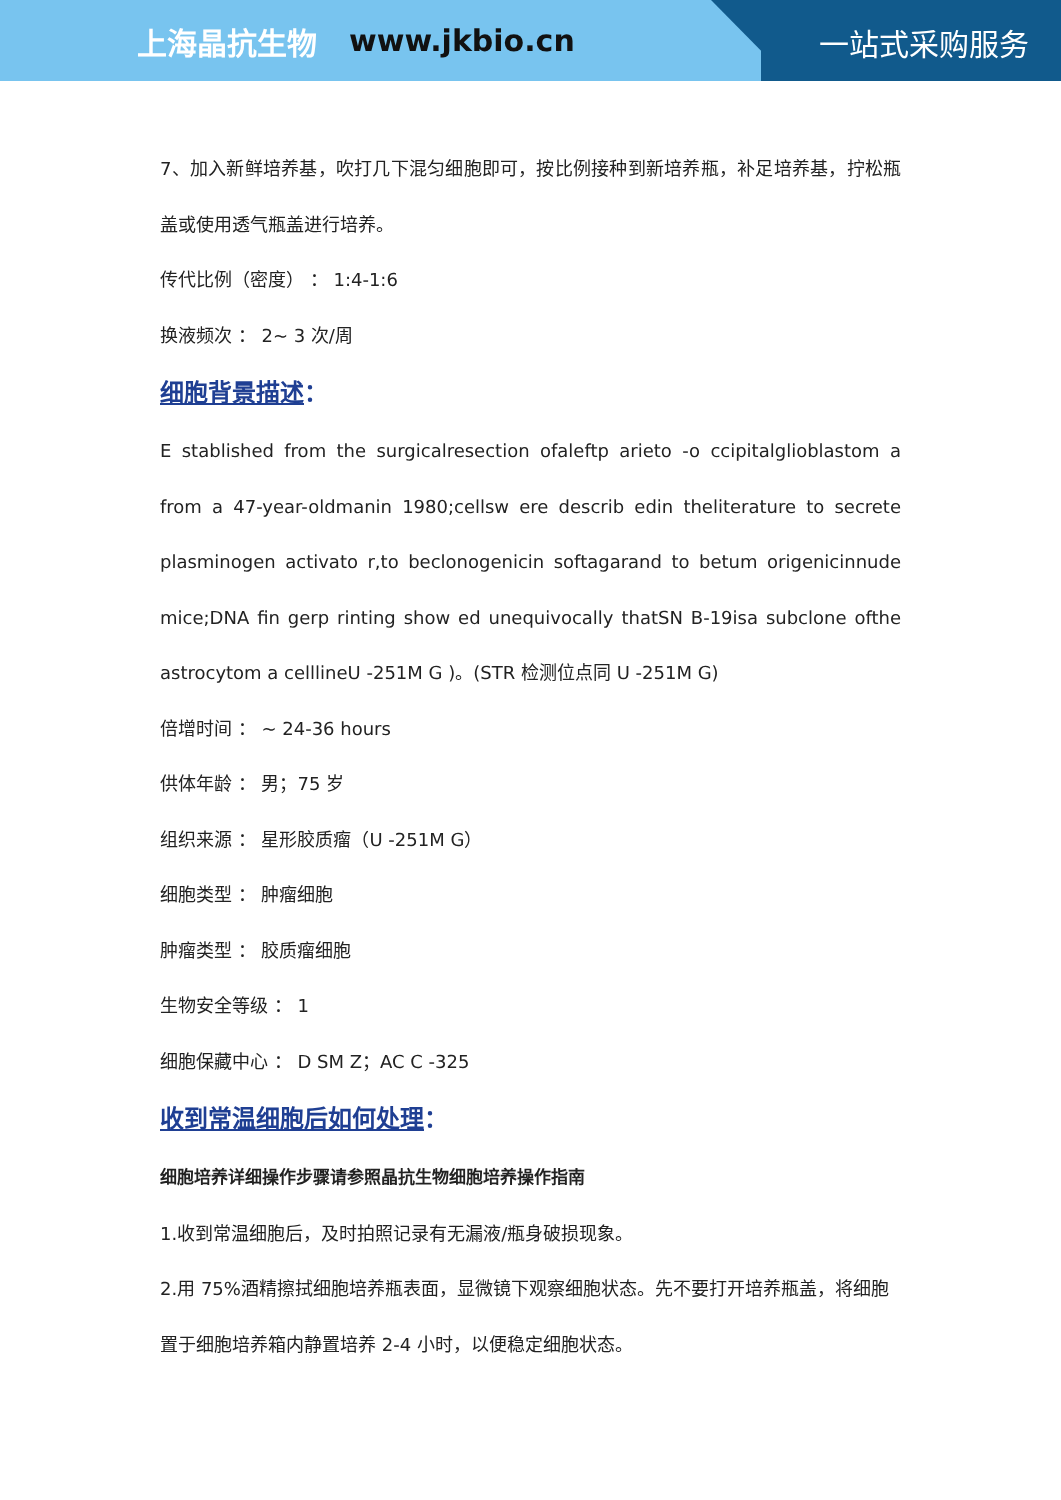上海晶抗生物 www.jkbio.cn
一站式采购服务
7、加入新鲜培养基，吹打几下混匀细胞即可，按比例接种到新培养瓶，补足培养基，拧松瓶盖或使用透气瓶盖进行培养。
传代比例（密度） ： 1:4-1:6
换液频次 ： 2~ 3 次/周
细胞背景描述：
E stablished from the surgicalresection ofaleftp arieto -o ccipitalglioblastom a from a 47-year-oldmanin 1980;cellsw ere describ edin theliterature to secrete plasminogen activato r,to beclonogenicin softagarand to betum origenicinnude mice;DNA fin gerp rinting show ed unequivocally thatSN B-19isa subclone ofthe astrocytom a celllineU -251M G )。(STR 检测位点同 U -251M G)
倍增时间 ： ~ 24-36 hours
供体年龄 ： 男；75 岁
组织来源 ： 星形胶质瘤（U -251M G）
细胞类型 ： 肿瘤细胞
肿瘤类型 ： 胶质瘤细胞
生物安全等级 ： 1
细胞保藏中心 ： D SM Z；AC C -325
收到常温细胞后如何处理：
细胞培养详细操作步骤请参照晶抗生物细胞培养操作指南
1.收到常温细胞后，及时拍照记录有无漏液/瓶身破损现象。
2.用 75%酒精擦拭细胞培养瓶表面，显微镜下观察细胞状态。先不要打开培养瓶盖，将细胞置于细胞培养箱内静置培养 2-4 小时，以便稳定细胞状态。